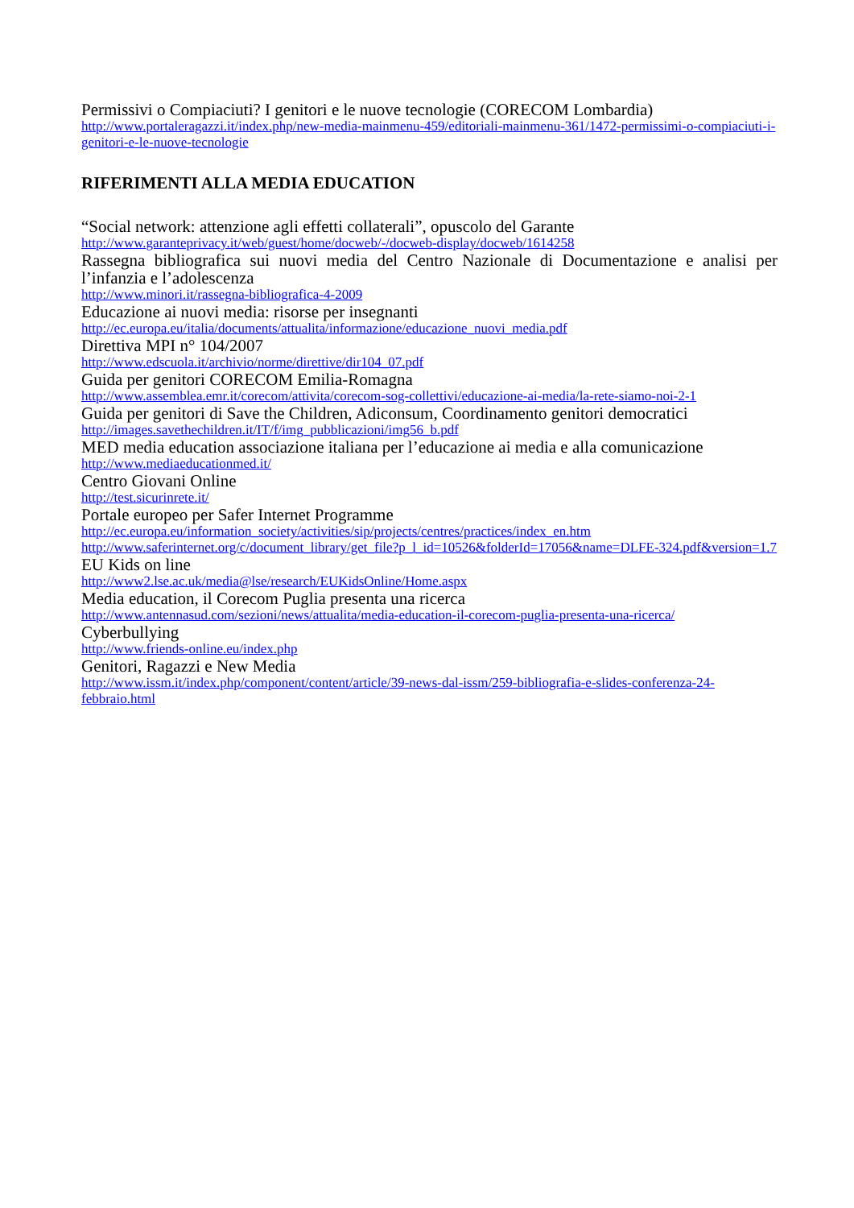Permissivi o Compiaciuti? I genitori e le nuove tecnologie (CORECOM Lombardia)
http://www.portaleragazzi.it/index.php/new-media-mainmenu-459/editoriali-mainmenu-361/1472-permissimi-o-compiaciuti-i-genitori-e-le-nuove-tecnologie
RIFERIMENTI ALLA MEDIA EDUCATION
“Social network: attenzione agli effetti collaterali”, opuscolo del Garante
http://www.garanteprivacy.it/web/guest/home/docweb/-/docweb-display/docweb/1614258
Rassegna bibliografica sui nuovi media del Centro Nazionale di Documentazione e analisi per l’infanzia e l’adolescenza
http://www.minori.it/rassegna-bibliografica-4-2009
Educazione ai nuovi media: risorse per insegnanti
http://ec.europa.eu/italia/documents/attualita/informazione/educazione_nuovi_media.pdf
Direttiva MPI n° 104/2007
http://www.edscuola.it/archivio/norme/direttive/dir104_07.pdf
Guida per genitori CORECOM Emilia-Romagna
http://www.assemblea.emr.it/corecom/attivita/corecom-sog-collettivi/educazione-ai-media/la-rete-siamo-noi-2-1
Guida per genitori di Save the Children, Adiconsum, Coordinamento genitori democratici
http://images.savethechildren.it/IT/f/img_pubblicazioni/img56_b.pdf
MED media education associazione italiana per l’educazione ai media e alla comunicazione
http://www.mediaeducationmed.it/
Centro Giovani Online
http://test.sicurinrete.it/
Portale europeo per Safer Internet Programme
http://ec.europa.eu/information_society/activities/sip/projects/centres/practices/index_en.htm
http://www.saferinternet.org/c/document_library/get_file?p_l_id=10526&folderId=17056&name=DLFE-324.pdf&version=1.7
EU Kids on line
http://www2.lse.ac.uk/media@lse/research/EUKidsOnline/Home.aspx
Media education, il Corecom Puglia presenta una ricerca
http://www.antennasud.com/sezioni/news/attualita/media-education-il-corecom-puglia-presenta-una-ricerca/
Cyberbullying
http://www.friends-online.eu/index.php
Genitori, Ragazzi e New Media
http://www.issm.it/index.php/component/content/article/39-news-dal-issm/259-bibliografia-e-slides-conferenza-24-febbraio.html